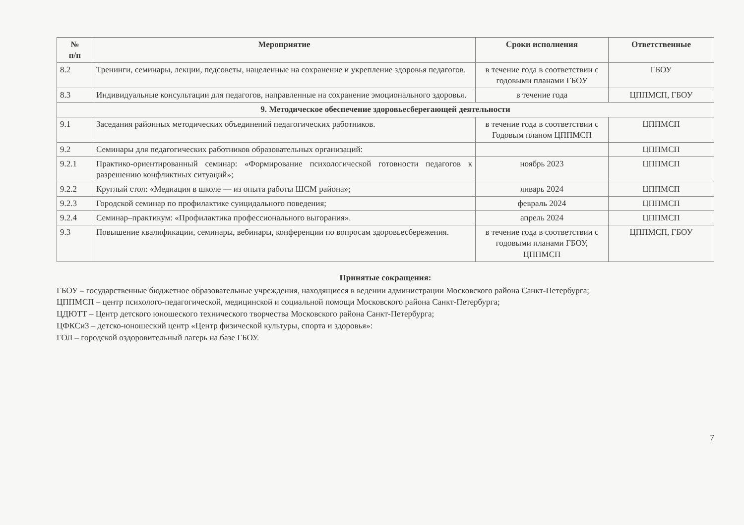| № п/п | Мероприятие | Сроки исполнения | Ответственные |
| --- | --- | --- | --- |
| 8.2 | Тренинги, семинары, лекции, педсоветы, нацеленные на сохранение и укрепление здоровья педагогов. | в течение года в соответствии с годовыми планами ГБОУ | ГБОУ |
| 8.3 | Индивидуальные консультации для педагогов, направленные на сохранение эмоционального здоровья. | в течение года | ЦППМСП, ГБОУ |
| 9. Методическое обеспечение здоровьесберегающей деятельности | | | |
| 9.1 | Заседания районных методических объединений педагогических работников. | в течение года в соответствии с Годовым планом ЦППМСП | ЦППМСП |
| 9.2 | Семинары для педагогических работников образовательных организаций: | | ЦППМСП |
| 9.2.1 | Практико-ориентированный семинар: «Формирование психологической готовности педагогов к разрешению конфликтных ситуаций»; | ноябрь 2023 | ЦППМСП |
| 9.2.2 | Круглый стол: «Медиация в школе — из опыта работы ШСМ района»; | январь 2024 | ЦППМСП |
| 9.2.3 | Городской семинар по профилактике суицидального поведения; | февраль 2024 | ЦППМСП |
| 9.2.4 | Семинар–практикум: «Профилактика профессионального выгорания». | апрель 2024 | ЦППМСП |
| 9.3 | Повышение квалификации, семинары, вебинары, конференции по вопросам здоровьесбережения. | в течение года в соответствии с годовыми планами ГБОУ, ЦППМСП | ЦППМСП, ГБОУ |
Принятые сокращения:
ГБОУ – государственные бюджетное образовательные учреждения, находящиеся в ведении администрации Московского района Санкт-Петербурга;
ЦППМСП – центр психолого-педагогической, медицинской и социальной помощи Московского района Санкт-Петербурга;
ЦДЮТТ – Центр детского юношеского технического творчества Московского района Санкт-Петербурга;
ЦФКСиЗ – детско-юношеский центр «Центр физической культуры, спорта и здоровья»:
ГОЛ – городской оздоровительный лагерь на базе ГБОУ.
7